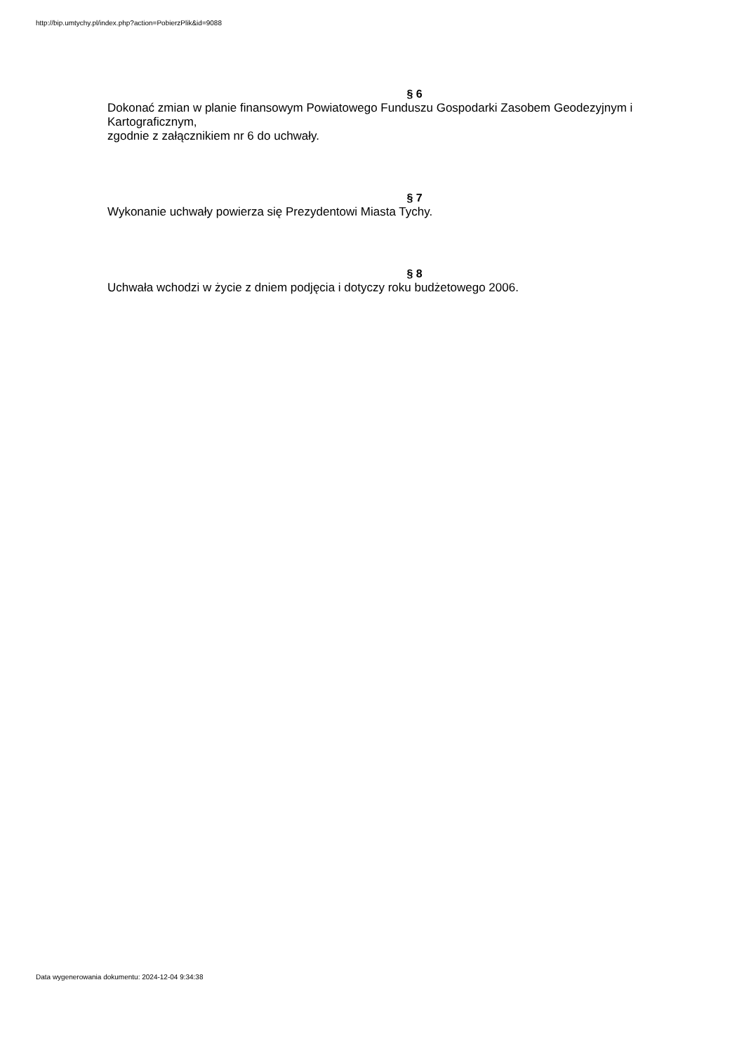http://bip.umtychy.pl/index.php?action=PobierzPlik&id=9088
§ 6
Dokonać zmian w planie finansowym Powiatowego Funduszu Gospodarki Zasobem Geodezyjnym i Kartograficznym,
zgodnie z załącznikiem nr 6 do uchwały.
§ 7
Wykonanie uchwały powierza się Prezydentowi Miasta Tychy.
§ 8
Uchwała wchodzi w życie z dniem podjęcia i dotyczy roku budżetowego 2006.
Data wygenerowania dokumentu: 2024-12-04 9:34:38